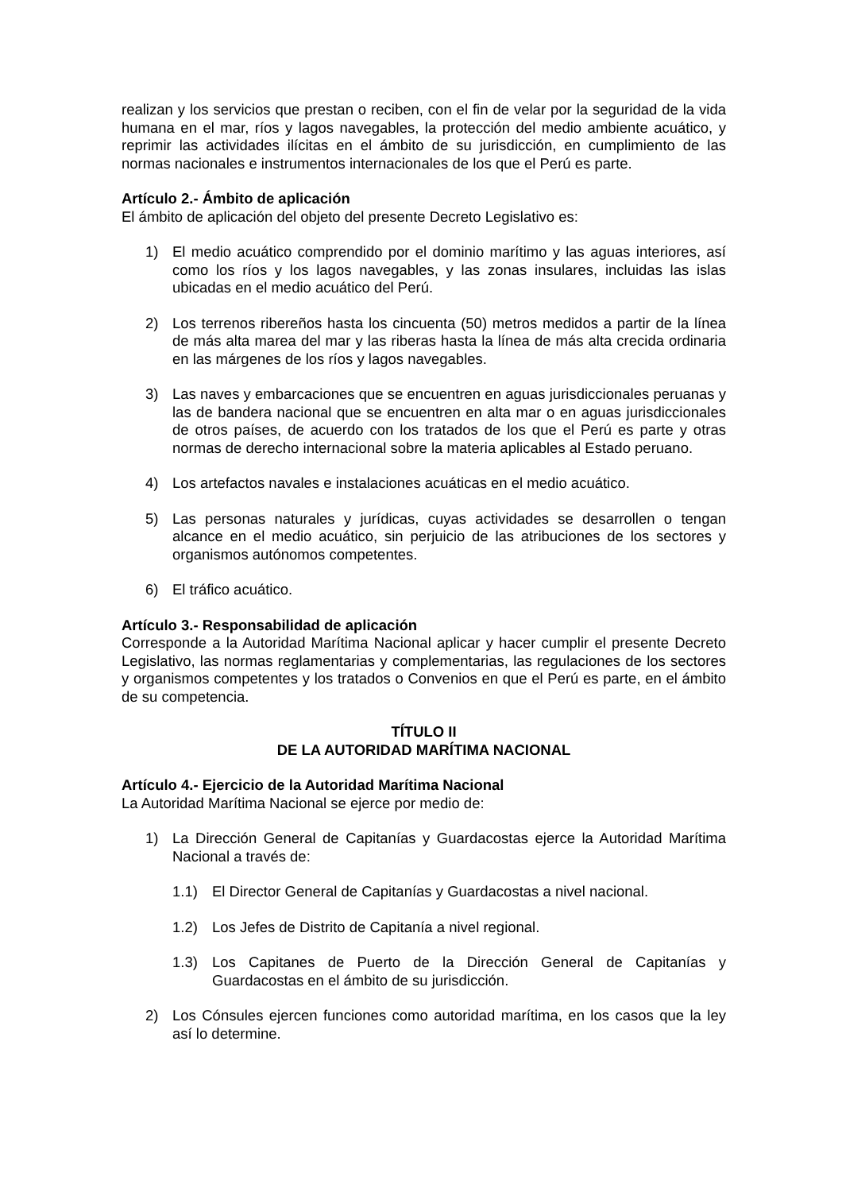realizan y los servicios que prestan o reciben, con el fin de velar por la seguridad de la vida humana en el mar, ríos y lagos navegables, la protección del medio ambiente acuático, y reprimir las actividades ilícitas en el ámbito de su jurisdicción, en cumplimiento de las normas nacionales e instrumentos internacionales de los que el Perú es parte.
Artículo 2.- Ámbito de aplicación
El ámbito de aplicación del objeto del presente Decreto Legislativo es:
1) El medio acuático comprendido por el dominio marítimo y las aguas interiores, así como los ríos y los lagos navegables, y las zonas insulares, incluidas las islas ubicadas en el medio acuático del Perú.
2) Los terrenos ribereños hasta los cincuenta (50) metros medidos a partir de la línea de más alta marea del mar y las riberas hasta la línea de más alta crecida ordinaria en las márgenes de los ríos y lagos navegables.
3) Las naves y embarcaciones que se encuentren en aguas jurisdiccionales peruanas y las de bandera nacional que se encuentren en alta mar o en aguas jurisdiccionales de otros países, de acuerdo con los tratados de los que el Perú es parte y otras normas de derecho internacional sobre la materia aplicables al Estado peruano.
4) Los artefactos navales e instalaciones acuáticas en el medio acuático.
5) Las personas naturales y jurídicas, cuyas actividades se desarrollen o tengan alcance en el medio acuático, sin perjuicio de las atribuciones de los sectores y organismos autónomos competentes.
6) El tráfico acuático.
Artículo 3.- Responsabilidad de aplicación
Corresponde a la Autoridad Marítima Nacional aplicar y hacer cumplir el presente Decreto Legislativo, las normas reglamentarias y complementarias, las regulaciones de los sectores y organismos competentes y los tratados o Convenios en que el Perú es parte, en el ámbito de su competencia.
TÍTULO II
DE LA AUTORIDAD MARÍTIMA NACIONAL
Artículo 4.- Ejercicio de la Autoridad Marítima Nacional
La Autoridad Marítima Nacional se ejerce por medio de:
1) La Dirección General de Capitanías y Guardacostas ejerce la Autoridad Marítima Nacional a través de:
1.1) El Director General de Capitanías y Guardacostas a nivel nacional.
1.2) Los Jefes de Distrito de Capitanía a nivel regional.
1.3) Los Capitanes de Puerto de la Dirección General de Capitanías y Guardacostas en el ámbito de su jurisdicción.
2) Los Cónsules ejercen funciones como autoridad marítima, en los casos que la ley así lo determine.